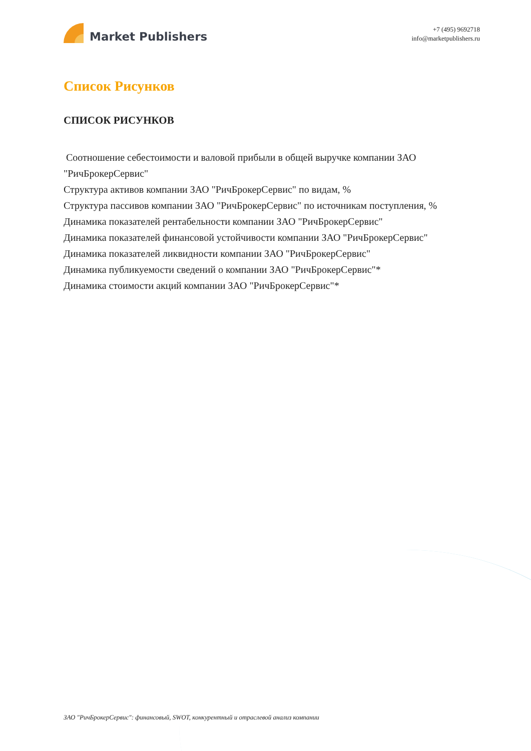Market Publishers
+7 (495) 9692718
info@marketpublishers.ru
Список Рисунков
СПИСОК РИСУНКОВ
Соотношение себестоимости и валовой прибыли в общей выручке компании ЗАО "РичБрокерСервис"
Структура активов компании ЗАО "РичБрокерСервис" по видам, %
Структура пассивов компании ЗАО "РичБрокерСервис" по источникам поступления, %
Динамика показателей рентабельности компании ЗАО "РичБрокерСервис"
Динамика показателей финансовой устойчивости компании ЗАО "РичБрокерСервис"
Динамика показателей ликвидности компании ЗАО "РичБрокерСервис"
Динамика публикуемости сведений о компании ЗАО "РичБрокерСервис"*
Динамика стоимости акций компании ЗАО "РичБрокерСервис"*
ЗАО "РичБрокерСервис": финансовый, SWOT, конкурентный и отраслевой анализ компании